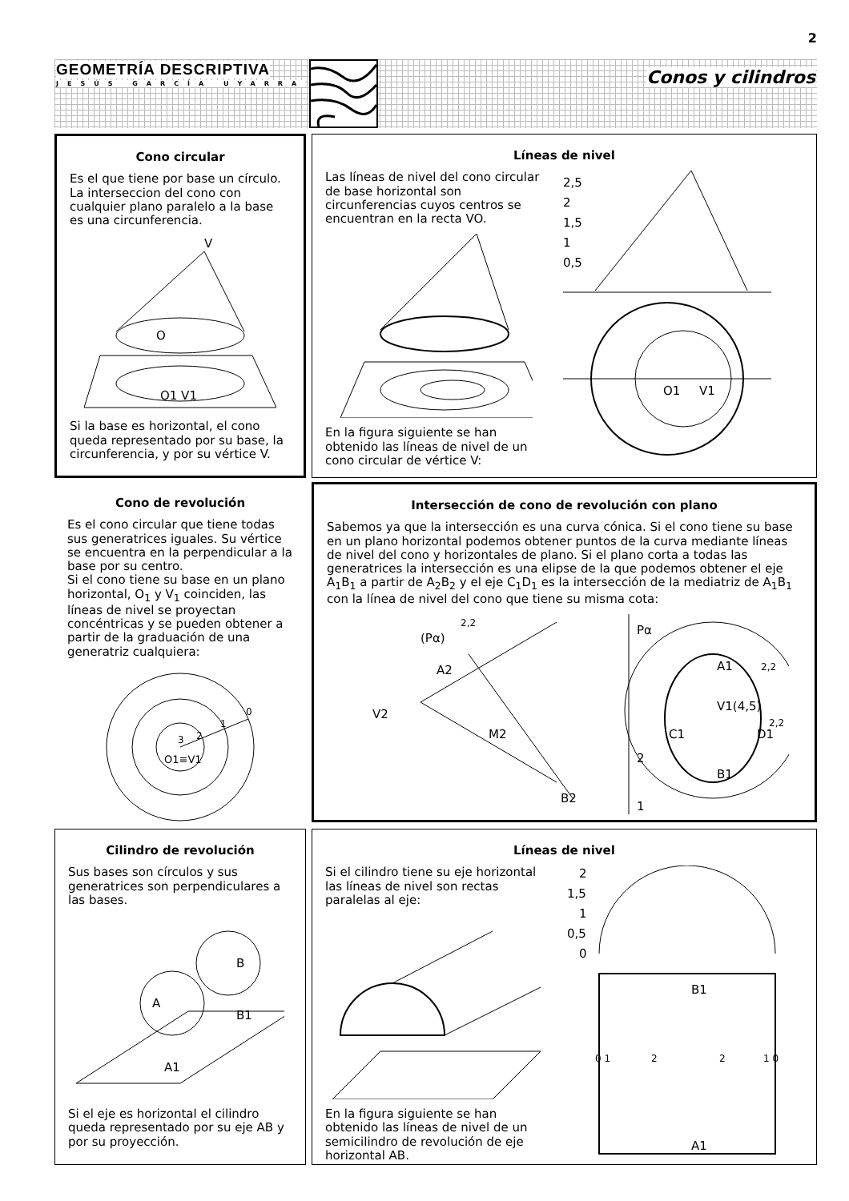2
GEOMETRÍA DESCRIPTIVA
JESÚS GARCÍA UYARRA Conos y cilindros
Cono circular
Es el que tiene por base un círculo. La interseccion del cono con cualquier plano paralelo a la base es una circunferencia.
V
O
O1 V1
Si la base es horizontal, el cono queda representado por su base, la circunferencia, y por su vértice V.
Líneas de nivel
Las líneas de nivel del cono circular de base horizontal son circunferencias cuyos centros se encuentran en la recta VO.
En la figura siguiente se han obtenido las líneas de nivel de un cono circular de vértice V:
2,5
2
1,5
1
0,5
O1
V1
Cono de revolución
Es el cono circular que tiene todas sus generatrices iguales. Su vértice se encuentra en la perpendicular a la base por su centro.
Si el cono tiene su base en un plano horizontal, O<sub>1</sub> y V<sub>1</sub> coinciden, las líneas de nivel se proyectan concéntricas y se pueden obtener a partir de la graduación de una generatriz cualquiera:
O1≡V1
0
1
2
3
Intersección de cono de revolución con plano
Sabemos ya que la intersección es una curva cónica. Si el cono tiene su base en un plano horizontal podemos obtener puntos de la curva mediante líneas de nivel del cono y horizontales de plano. Si el plano corta a todas las generatrices la intersección es una elipse de la que podemos obtener el eje A<sub>1</sub>B<sub>1</sub> a partir de A<sub>2</sub>B<sub>2</sub> y el eje C<sub>1</sub>D<sub>1</sub> es la intersección de la mediatriz de A<sub>1</sub>B<sub>1</sub> con la línea de nivel del cono que tiene su misma cota:
(Pα)
2,2
A2
V2
M2
B2
Pα
2
1
A1
2,2
V1(4,5)
C1
D1
B1
2,2
Cilindro de revolución
Sus bases son círculos y sus generatrices son perpendiculares a las bases.
A
B
B1
A1
Si el eje es horizontal el cilindro queda representado por su eje AB y por su proyección.
Líneas de nivel
Si el cilindro tiene su eje horizontal las líneas de nivel son rectas paralelas al eje:
En la figura siguiente se han obtenido las líneas de nivel de un semicilindro de revolución de eje horizontal AB.
2
1,5
1
0,5
0
B1
0 1
2
2
1 0
A1